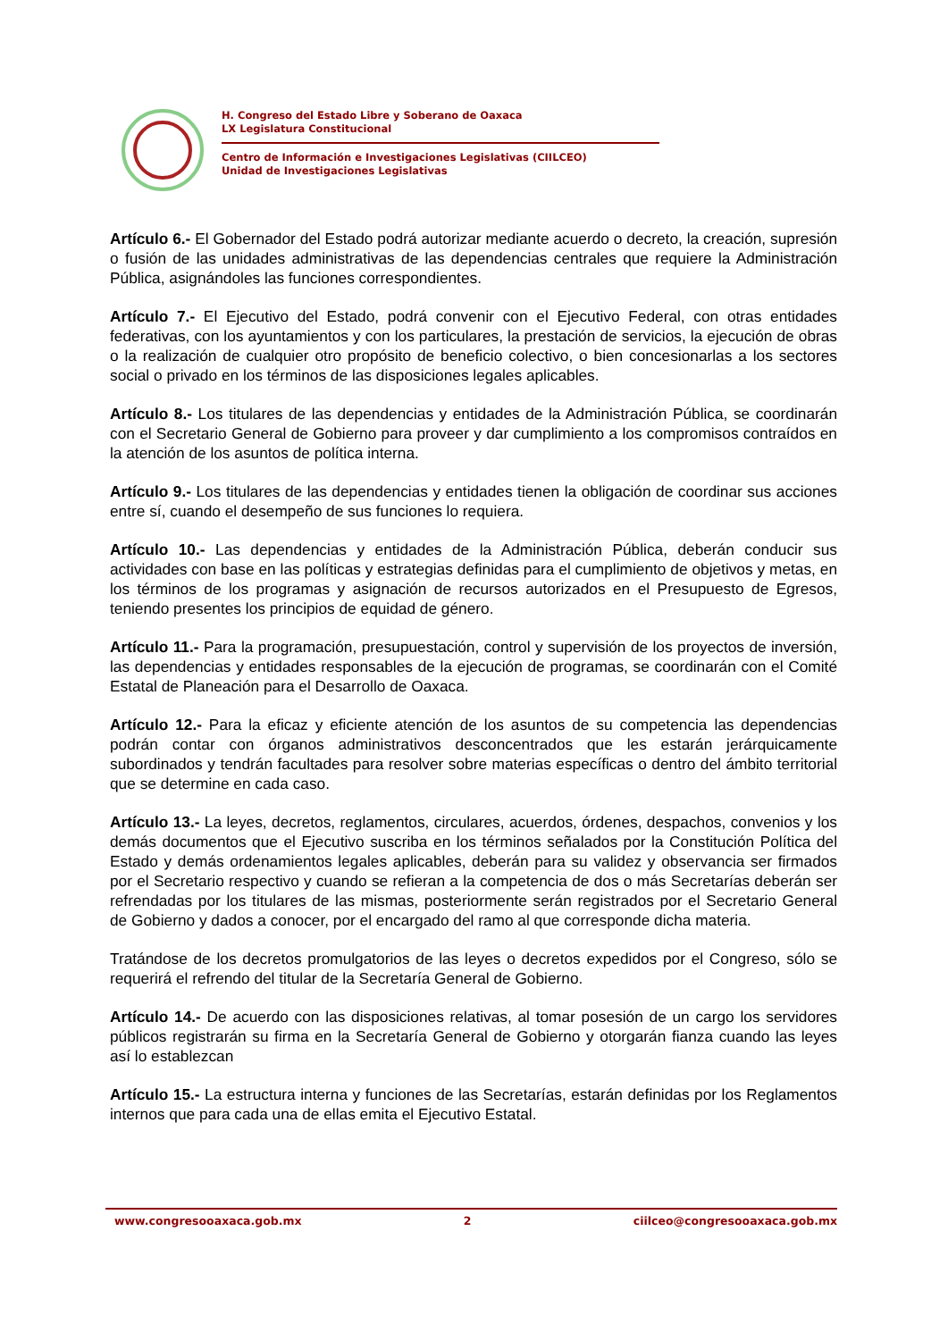H. Congreso del Estado Libre y Soberano de Oaxaca
LX Legislatura Constitucional
Centro de Información e Investigaciones Legislativas (CIILCEO)
Unidad de Investigaciones Legislativas
Artículo 6.- El Gobernador del Estado podrá autorizar mediante acuerdo o decreto, la creación, supresión o fusión de las unidades administrativas de las dependencias centrales que requiere la Administración Pública, asignándoles las funciones correspondientes.
Artículo 7.- El Ejecutivo del Estado, podrá convenir con el Ejecutivo Federal, con otras entidades federativas, con los ayuntamientos y con los particulares, la prestación de servicios, la ejecución de obras o la realización de cualquier otro propósito de beneficio colectivo, o bien concesionarlas a los sectores social o privado en los términos de las disposiciones legales aplicables.
Artículo 8.- Los titulares de las dependencias y entidades de la Administración Pública, se coordinarán con el Secretario General de Gobierno para proveer y dar cumplimiento a los compromisos contraídos en la atención de los asuntos de política interna.
Artículo 9.- Los titulares de las dependencias y entidades tienen la obligación de coordinar sus acciones entre sí, cuando el desempeño de sus funciones lo requiera.
Artículo 10.- Las dependencias y entidades de la Administración Pública, deberán conducir sus actividades con base en las políticas y estrategias definidas para el cumplimiento de objetivos y metas, en los términos de los programas y asignación de recursos autorizados en el Presupuesto de Egresos, teniendo presentes los principios de equidad de género.
Artículo 11.- Para la programación, presupuestación, control y supervisión de los proyectos de inversión, las dependencias y entidades responsables de la ejecución de programas, se coordinarán con el Comité Estatal de Planeación para el Desarrollo de Oaxaca.
Artículo 12.- Para la eficaz y eficiente atención de los asuntos de su competencia las dependencias podrán contar con órganos administrativos desconcentrados que les estarán jerárquicamente subordinados y tendrán facultades para resolver sobre materias específicas o dentro del ámbito territorial que se determine en cada caso.
Artículo 13.- La leyes, decretos, reglamentos, circulares, acuerdos, órdenes, despachos, convenios y los demás documentos que el Ejecutivo suscriba en los términos señalados por la Constitución Política del Estado y demás ordenamientos legales aplicables, deberán para su validez y observancia ser firmados por el Secretario respectivo y cuando se refieran a la competencia de dos o más Secretarías deberán ser refrendadas por los titulares de las mismas, posteriormente serán registrados por el Secretario General de Gobierno y dados a conocer, por el encargado del ramo al que corresponde dicha materia.
Tratándose de los decretos promulgatorios de las leyes o decretos expedidos por el Congreso, sólo se requerirá el refrendo del titular de la Secretaría General de Gobierno.
Artículo 14.- De acuerdo con las disposiciones relativas, al tomar posesión de un cargo los servidores públicos registrarán su firma en la Secretaría General de Gobierno y otorgarán fianza cuando las leyes así lo establezcan
Artículo 15.- La estructura interna y funciones de las Secretarías, estarán definidas por los Reglamentos internos que para cada una de ellas emita el Ejecutivo Estatal.
www.congresooaxaca.gob.mx 2 ciilceo@congresooaxaca.gob.mx